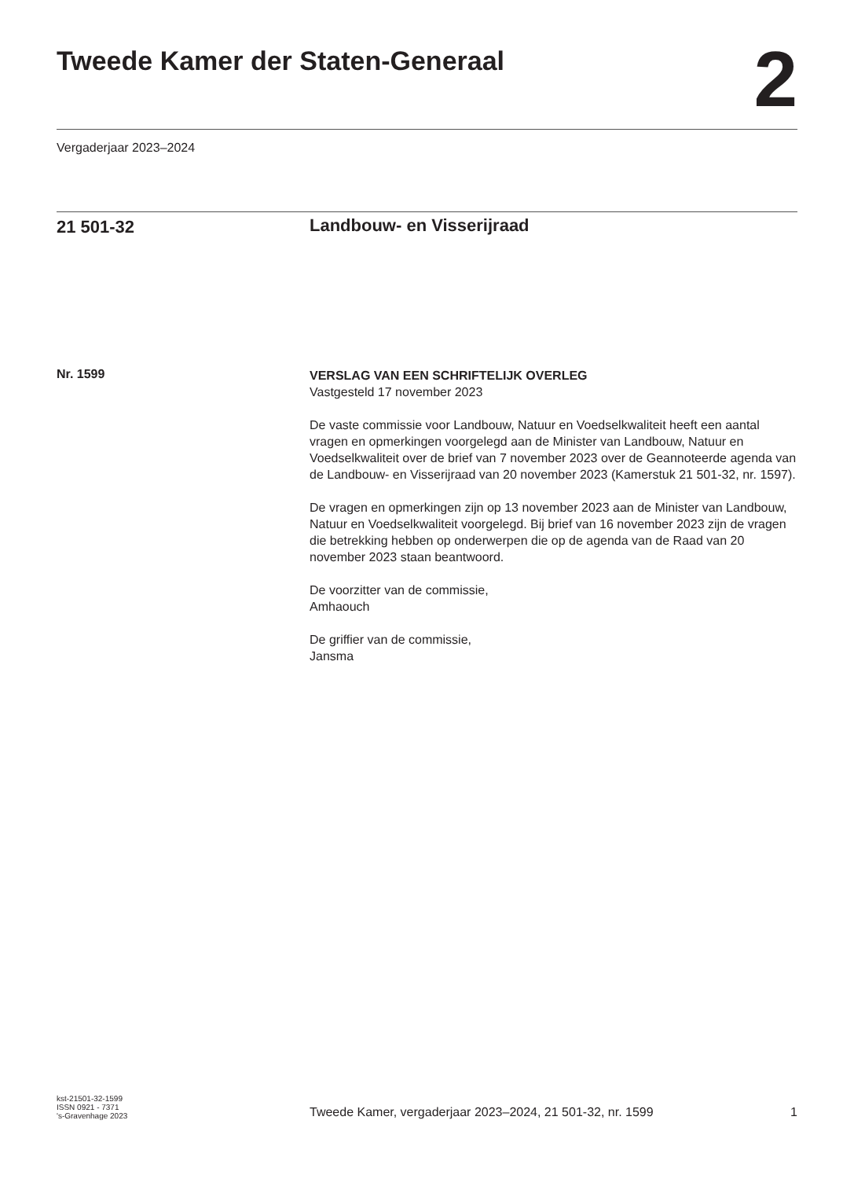Tweede Kamer der Staten-Generaal
2
Vergaderjaar 2023–2024
21 501-32
Landbouw- en Visserijraad
Nr. 1599
VERSLAG VAN EEN SCHRIFTELIJK OVERLEG
Vastgesteld 17 november 2023
De vaste commissie voor Landbouw, Natuur en Voedselkwaliteit heeft een aantal vragen en opmerkingen voorgelegd aan de Minister van Landbouw, Natuur en Voedselkwaliteit over de brief van 7 november 2023 over de Geannoteerde agenda van de Landbouw- en Visserijraad van 20 november 2023 (Kamerstuk 21 501-32, nr. 1597).
De vragen en opmerkingen zijn op 13 november 2023 aan de Minister van Landbouw, Natuur en Voedselkwaliteit voorgelegd. Bij brief van 16 november 2023 zijn de vragen die betrekking hebben op onderwerpen die op de agenda van de Raad van 20 november 2023 staan beantwoord.
De voorzitter van de commissie,
Amhaouch
De griffier van de commissie,
Jansma
kst-21501-32-1599
ISSN 0921 - 7371
's-Gravenhage 2023
Tweede Kamer, vergaderjaar 2023–2024, 21 501-32, nr. 1599 1